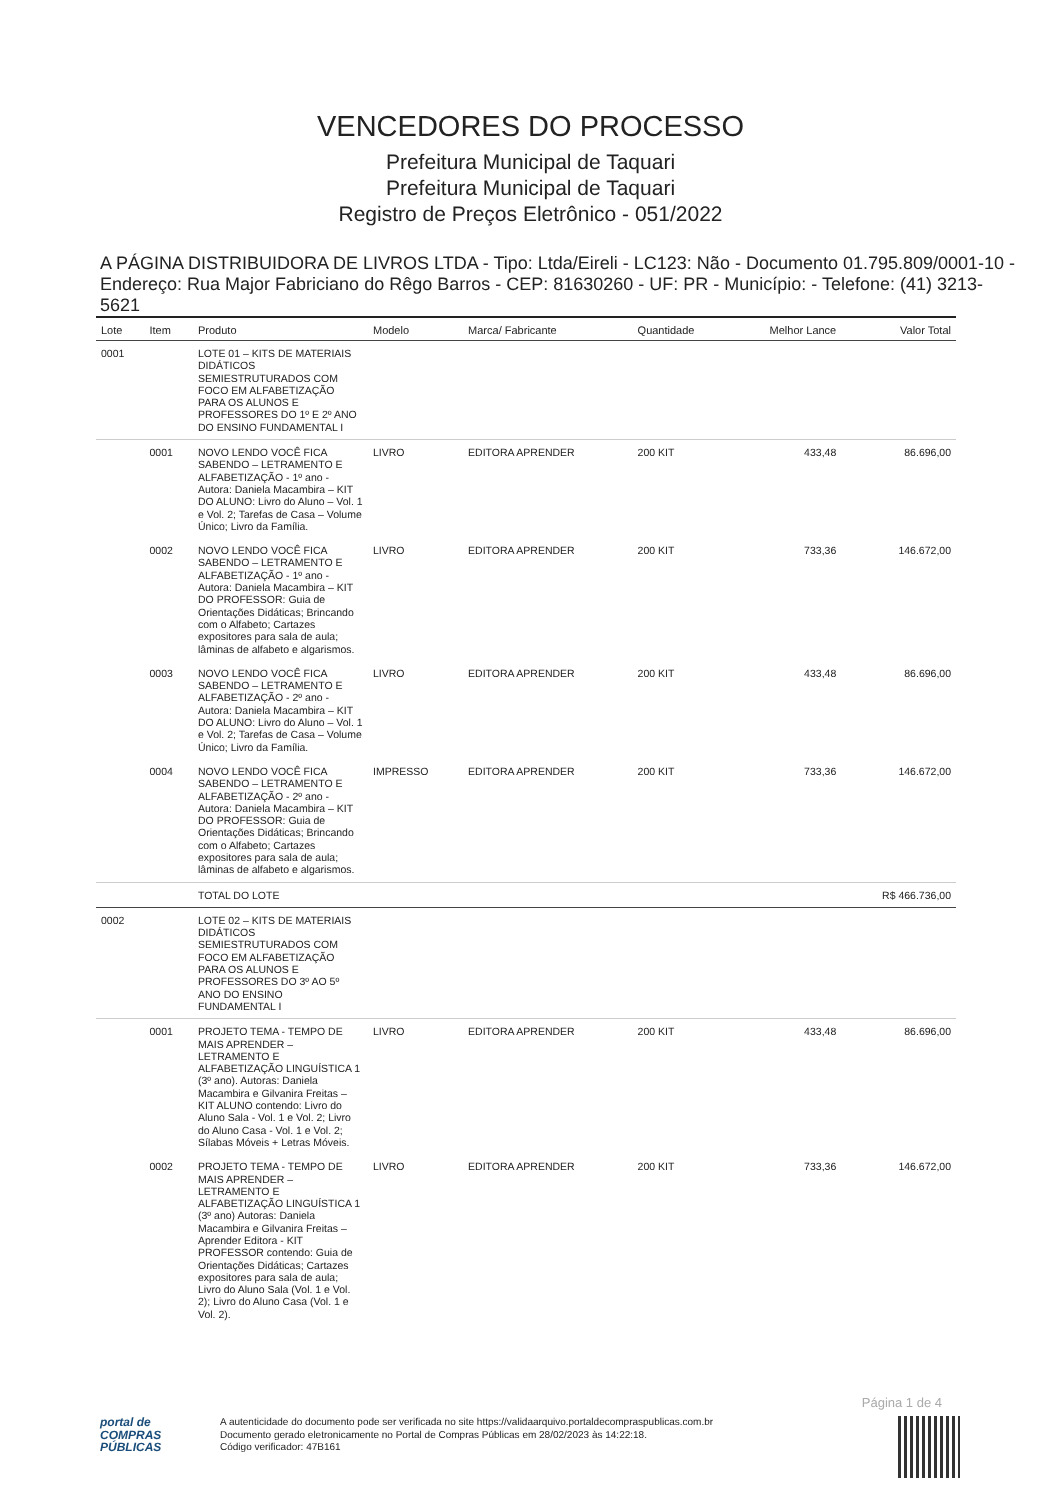VENCEDORES DO PROCESSO
Prefeitura Municipal de Taquari
Prefeitura Municipal de Taquari
Registro de Preços Eletrônico - 051/2022
A PÁGINA DISTRIBUIDORA DE LIVROS LTDA - Tipo: Ltda/Eireli - LC123: Não - Documento 01.795.809/0001-10 - Endereço: Rua Major Fabriciano do Rêgo Barros - CEP: 81630260 - UF: PR - Município: - Telefone: (41) 3213-5621
| Lote | Item | Produto | Modelo | Marca/ Fabricante | Quantidade | Melhor Lance | Valor Total |
| --- | --- | --- | --- | --- | --- | --- | --- |
| 0001 | | LOTE 01 – KITS DE MATERIAIS DIDÁTICOS SEMIESTRUTURADOS COM FOCO EM ALFABETIZAÇÃO PARA OS ALUNOS E PROFESSORES DO 1º E 2º ANO DO ENSINO FUNDAMENTAL I | | | | | |
| | 0001 | NOVO LENDO VOCÊ FICA SABENDO – LETRAMENTO E ALFABETIZAÇÃO - 1º ano - Autora: Daniela Macambira – KIT DO ALUNO: Livro do Aluno – Vol. 1 e Vol. 2; Tarefas de Casa – Volume Único; Livro da Família. | LIVRO | EDITORA APRENDER | 200 KIT | 433,48 | 86.696,00 |
| | 0002 | NOVO LENDO VOCÊ FICA SABENDO – LETRAMENTO E ALFABETIZAÇÃO - 1º ano - Autora: Daniela Macambira – KIT DO PROFESSOR: Guia de Orientações Didáticas; Brincando com o Alfabeto; Cartazes expositores para sala de aula; lâminas de alfabeto e algarismos. | LIVRO | EDITORA APRENDER | 200 KIT | 733,36 | 146.672,00 |
| | 0003 | NOVO LENDO VOCÊ FICA SABENDO – LETRAMENTO E ALFABETIZAÇÃO - 2º ano - Autora: Daniela Macambira – KIT DO ALUNO: Livro do Aluno – Vol. 1 e Vol. 2; Tarefas de Casa – Volume Único; Livro da Família. | LIVRO | EDITORA APRENDER | 200 KIT | 433,48 | 86.696,00 |
| | 0004 | NOVO LENDO VOCÊ FICA SABENDO – LETRAMENTO E ALFABETIZAÇÃO - 2º ano - Autora: Daniela Macambira – KIT DO PROFESSOR: Guia de Orientações Didáticas; Brincando com o Alfabeto; Cartazes expositores para sala de aula; lâminas de alfabeto e algarismos. | IMPRESSO | EDITORA APRENDER | 200 KIT | 733,36 | 146.672,00 |
| | | TOTAL DO LOTE | | | | | R$ 466.736,00 |
| 0002 | | LOTE 02 – KITS DE MATERIAIS DIDÁTICOS SEMIESTRUTURADOS COM FOCO EM ALFABETIZAÇÃO PARA OS ALUNOS E PROFESSORES DO 3º AO 5º ANO DO ENSINO FUNDAMENTAL I | | | | | |
| | 0001 | PROJETO TEMA - TEMPO DE MAIS APRENDER – LETRAMENTO E ALFABETIZAÇÃO LINGUÍSTICA 1 (3º ano). Autoras: Daniela Macambira e Gilvanira Freitas – KIT ALUNO contendo: Livro do Aluno Sala - Vol. 1 e Vol. 2; Livro do Aluno Casa - Vol. 1 e Vol. 2; Sílabas Móveis + Letras Móveis. | LIVRO | EDITORA APRENDER | 200 KIT | 433,48 | 86.696,00 |
| | 0002 | PROJETO TEMA - TEMPO DE MAIS APRENDER – LETRAMENTO E ALFABETIZAÇÃO LINGUÍSTICA 1 (3º ano) Autoras: Daniela Macambira e Gilvanira Freitas – Aprender Editora - KIT PROFESSOR contendo: Guia de Orientações Didáticas; Cartazes expositores para sala de aula; Livro do Aluno Sala (Vol. 1 e Vol. 2); Livro do Aluno Casa (Vol. 1 e Vol. 2). | LIVRO | EDITORA APRENDER | 200 KIT | 733,36 | 146.672,00 |
Página 1 de 4
portal de
COMPRAS
PÚBLICAS
A autenticidade do documento pode ser verificada no site https://validaarquivo.portaldecompraspublicas.com.br
Documento gerado eletronicamente no Portal de Compras Públicas em 28/02/2023 às 14:22:18.
Código verificador: 47B161